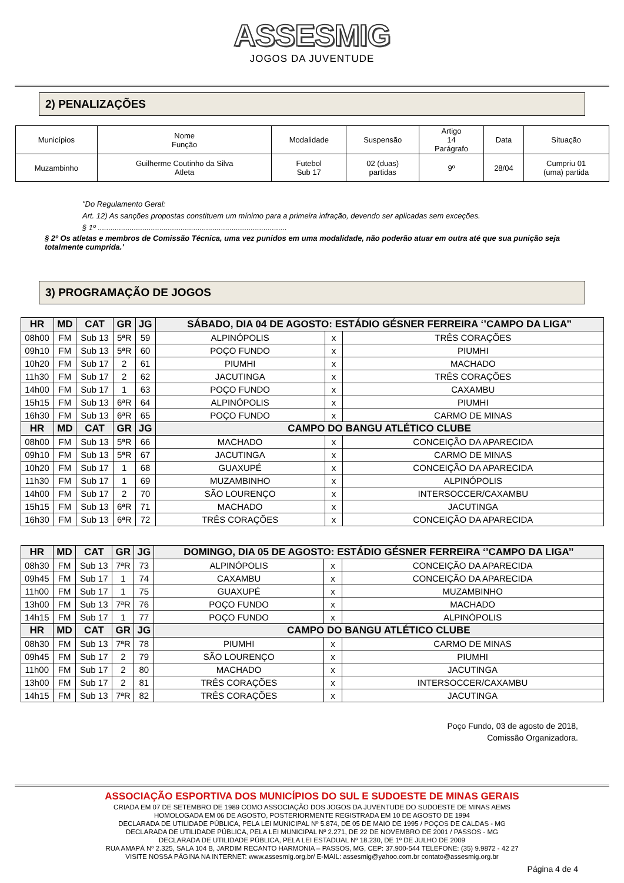ASSESMIG
JOGOS DA JUVENTUDE
2) PENALIZAÇÕES
| Municípios | Nome Função | Modalidade | Suspensão | Artigo 14 Parágrafo | Data | Situação |
| Muzambinho | Guilherme Coutinho da Silva Atleta | Futebol Sub 17 | 02 (duas) partidas | 9º | 28/04 | Cumpriu 01 (uma) partida |
"Do Regulamento Geral:
Art. 12) As sanções propostas constituem um mínimo para a primeira infração, devendo ser aplicadas sem exceções.
§ 1º .........................................................................................
§ 2º Os atletas e membros de Comissão Técnica, uma vez punidos em uma modalidade, não poderão atuar em outra até que sua punição seja totalmente cumprida.'
3) PROGRAMAÇÃO DE JOGOS
| HR | MD | CAT | GR | JG | SÁBADO, DIA 04 DE AGOSTO: ESTÁDIO GÉSNER FERREIRA ‘’CAMPO DA LIGA’’ | | |
| --- | --- | --- | --- | --- | --- | --- | --- |
| 08h00 | FM | Sub 13 | 5ªR | 59 | ALPINÓPOLIS | x | TRÊS CORAÇÕES |
| 09h10 | FM | Sub 13 | 5ªR | 60 | POÇO FUNDO | x | PIUMHI |
| 10h20 | FM | Sub 17 | 2 | 61 | PIUMHI | x | MACHADO |
| 11h30 | FM | Sub 17 | 2 | 62 | JACUTINGA | x | TRÊS CORAÇÕES |
| 14h00 | FM | Sub 17 | 1 | 63 | POÇO FUNDO | x | CAXAMBU |
| 15h15 | FM | Sub 13 | 6ªR | 64 | ALPINÓPOLIS | x | PIUMHI |
| 16h30 | FM | Sub 13 | 6ªR | 65 | POÇO FUNDO | x | CARMO DE MINAS |
| HR | MD | CAT | GR | JG | CAMPO DO BANGU ATLÉTICO CLUBE | | |
| 08h00 | FM | Sub 13 | 5ªR | 66 | MACHADO | x | CONCEIÇÃO DA APARECIDA |
| 09h10 | FM | Sub 13 | 5ªR | 67 | JACUTINGA | x | CARMO DE MINAS |
| 10h20 | FM | Sub 17 | 1 | 68 | GUAXUPÉ | x | CONCEIÇÃO DA APARECIDA |
| 11h30 | FM | Sub 17 | 1 | 69 | MUZAMBINHO | x | ALPINÓPOLIS |
| 14h00 | FM | Sub 17 | 2 | 70 | SÃO LOURENÇO | x | INTERSOCCER/CAXAMBU |
| 15h15 | FM | Sub 13 | 6ªR | 71 | MACHADO | x | JACUTINGA |
| 16h30 | FM | Sub 13 | 6ªR | 72 | TRÊS CORAÇÕES | x | CONCEIÇÃO DA APARECIDA |
| HR | MD | CAT | GR | JG | DOMINGO, DIA 05 DE AGOSTO: ESTÁDIO GÉSNER FERREIRA ‘’CAMPO DA LIGA’’ | | |
| --- | --- | --- | --- | --- | --- | --- | --- |
| 08h30 | FM | Sub 13 | 7ªR | 73 | ALPINÓPOLIS | x | CONCEIÇÃO DA APARECIDA |
| 09h45 | FM | Sub 17 | 1 | 74 | CAXAMBU | x | CONCEIÇÃO DA APARECIDA |
| 11h00 | FM | Sub 17 | 1 | 75 | GUAXUPÉ | x | MUZAMBINHO |
| 13h00 | FM | Sub 13 | 7ªR | 76 | POÇO FUNDO | x | MACHADO |
| 14h15 | FM | Sub 17 | 1 | 77 | POÇO FUNDO | x | ALPINÓPOLIS |
| HR | MD | CAT | GR | JG | CAMPO DO BANGU ATLÉTICO CLUBE | | |
| 08h30 | FM | Sub 13 | 7ªR | 78 | PIUMHI | x | CARMO DE MINAS |
| 09h45 | FM | Sub 17 | 2 | 79 | SÃO LOURENÇO | x | PIUMHI |
| 11h00 | FM | Sub 17 | 2 | 80 | MACHADO | x | JACUTINGA |
| 13h00 | FM | Sub 17 | 2 | 81 | TRÊS CORAÇÕES | x | INTERSOCCER/CAXAMBU |
| 14h15 | FM | Sub 13 | 7ªR | 82 | TRÊS CORAÇÕES | x | JACUTINGA |
Poço Fundo, 03 de agosto de 2018,
Comissão Organizadora.
ASSOCIAÇÃO ESPORTIVA DOS MUNICÍPIOS DO SUL E SUDOESTE DE MINAS GERAIS
CRIADA EM 07 DE SETEMBRO DE 1989 COMO ASSOCIAÇÃO DOS JOGOS DA JUVENTUDE DO SUDOESTE DE MINAS AEMS
HOMOLOGADA EM 06 DE AGOSTO, POSTERIORMENTE REGISTRADA EM 10 DE AGOSTO DE 1994
DECLARADA DE UTILIDADE PÚBLICA, PELA LEI MUNICIPAL Nº 5.874, DE 05 DE MAIO DE 1995 / POÇOS DE CALDAS - MG
DECLARADA DE UTILIDADE PÚBLICA, PELA LEI MUNICIPAL Nº 2.271, DE 22 DE NOVEMBRO DE 2001 / PASSOS - MG
DECLARADA DE UTILIDADE PÚBLICA, PELA LEI ESTADUAL Nº 18.230, DE 1º DE JULHO DE 2009
RUA AMAPÁ Nº 2.325, SALA 104 B, JARDIM RECANTO HARMONIA – PASSOS, MG, CEP: 37.900-544 TELEFONE: (35) 9.9872 - 42 27
VISITE NOSSA PÁGINA NA INTERNET: www.assesmig.org.br/ E-MAIL: assesmig@yahoo.com.br contato@assesmig.org.br
Página 4 de 4